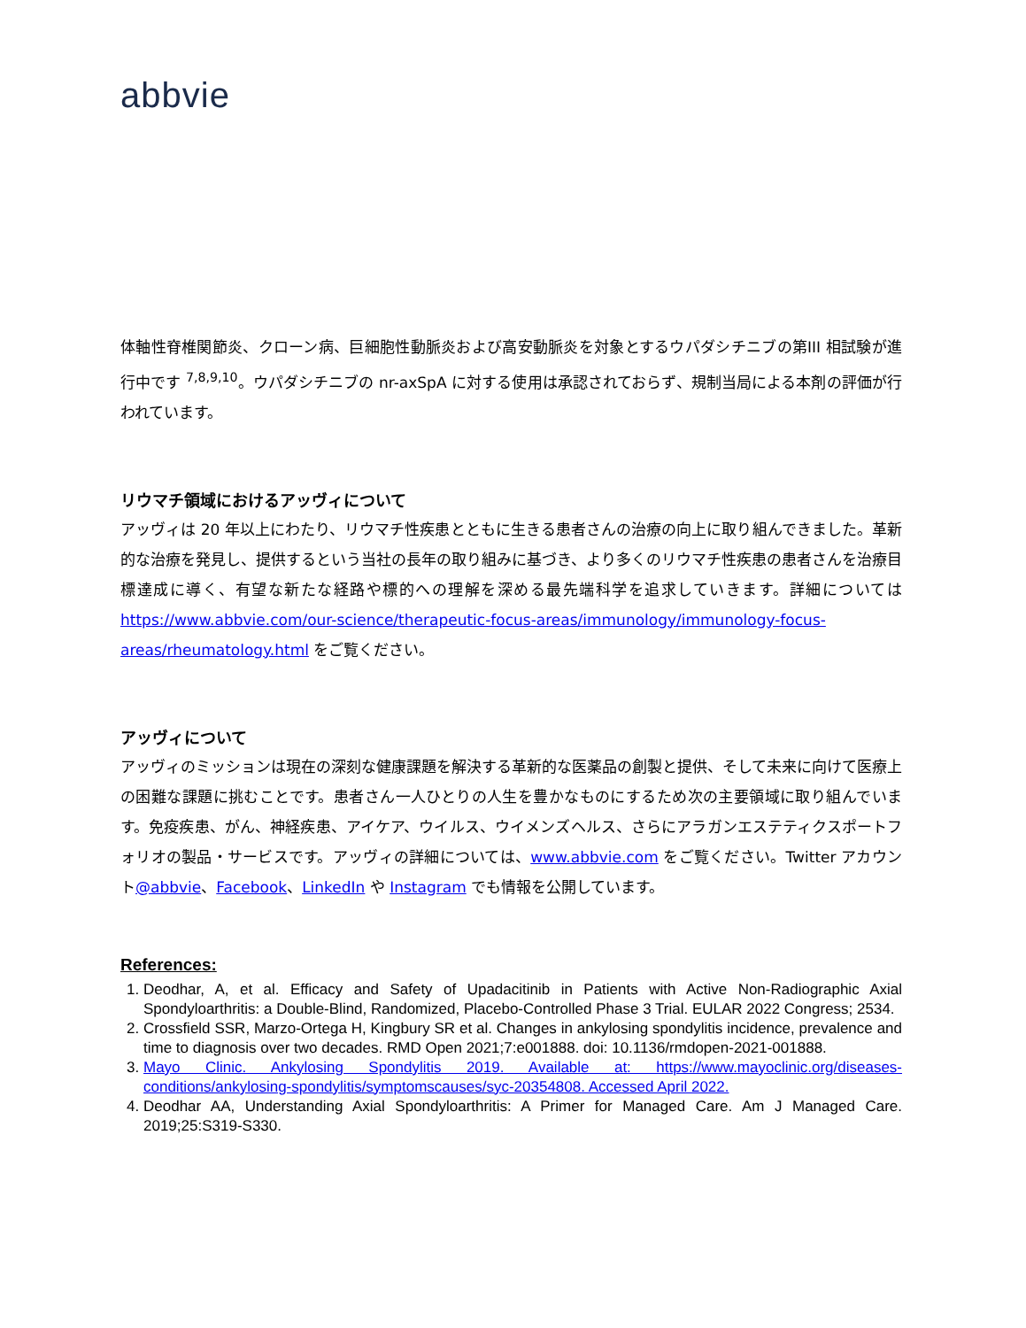abbvie
体軸性脊椎関節炎、クローン病、巨細胞性動脈炎および高安動脈炎を対象とするウパダシチニブの第III 相試験が進行中です <sup>7,8,9,10</sup>。ウパダシチニブの nr-axSpA に対する使用は承認されておらず、規制当局による本剤の評価が行われています。
リウマチ領域におけるアッヴィについて
アッヴィは 20 年以上にわたり、リウマチ性疾患とともに生きる患者さんの治療の向上に取り組んできました。革新的な治療を発見し、提供するという当社の長年の取り組みに基づき、より多くのリウマチ性疾患の患者さんを治療目標達成に導く、有望な新たな経路や標的への理解を深める最先端科学を追求していきます。詳細については https://www.abbvie.com/our-science/therapeutic-focus-areas/immunology/immunology-focus-areas/rheumatology.html をご覧ください。
アッヴィについて
アッヴィのミッションは現在の深刻な健康課題を解決する革新的な医薬品の創製と提供、そして未来に向けて医療上の困難な課題に挑むことです。患者さん一人ひとりの人生を豊かなものにするため次の主要領域に取り組んでいます。免疫疾患、がん、神経疾患、アイケア、ウイルス、ウイメンズヘルス、さらにアラガンエステティクスポートフォリオの製品・サービスです。アッヴィの詳細については、www.abbvie.com をご覧ください。Twitter アカウント@abbvie、Facebook、LinkedIn や Instagram でも情報を公開しています。
References:
1. Deodhar, A, et al. Efficacy and Safety of Upadacitinib in Patients with Active Non-Radiographic Axial Spondyloarthritis: a Double-Blind, Randomized, Placebo-Controlled Phase 3 Trial. EULAR 2022 Congress; 2534.
2. Crossfield SSR, Marzo-Ortega H, Kingbury SR et al. Changes in ankylosing spondylitis incidence, prevalence and time to diagnosis over two decades. RMD Open 2021;7:e001888. doi: 10.1136/rmdopen-2021-001888.
3. Mayo Clinic. Ankylosing Spondylitis 2019. Available at: https://www.mayoclinic.org/diseases-conditions/ankylosing-spondylitis/symptomscauses/syc-20354808. Accessed April 2022.
4. Deodhar AA, Understanding Axial Spondyloarthritis: A Primer for Managed Care. Am J Managed Care. 2019;25:S319-S330.